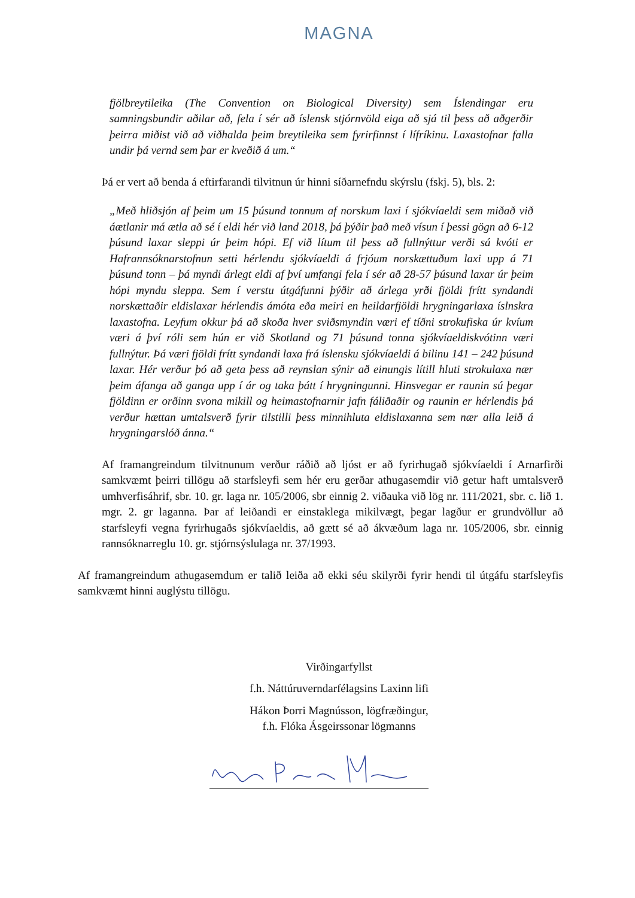MAGNA
fjölbreytileika (The Convention on Biological Diversity) sem Íslendingar eru samningsbundir aðilar að, fela í sér að íslensk stjórnvöld eiga að sjá til þess að aðgerðir þeirra miðist við að viðhalda þeim breytileika sem fyrirfinnst í lífríkinu. Laxastofnar falla undir þá vernd sem þar er kveðið á um.“
Þá er vert að benda á eftirfarandi tilvitnun úr hinni síðarnefndu skýrslu (fskj. 5), bls. 2:
„Með hliðsjón af þeim um 15 þúsund tonnum af norskum laxi í sjókvíaeldi sem miðað við áætlanir má ætla að sé í eldi hér við land 2018, þá þýðir það með vísun í þessi gögn að 6-12 þúsund laxar sleppi úr þeim hópi. Ef við lítum til þess að fullnýttur verði sá kvóti er Hafrannsóknarstofnun setti hérlendu sjókvíaeldi á frjóum norskættuðum laxi upp á 71 þúsund tonn – þá myndi árlegt eldi af því umfangi fela í sér að 28-57 þúsund laxar úr þeim hópi myndu sleppa. Sem í verstu útgáfunni þýðir að árlega yrði fjöldi frítt syndandi norskættaðir eldislaxar hérlendis ámóta eða meiri en heildarfjöldi hrygningarlaxa íslnskra laxastofna. Leyfum okkur þá að skoða hver sviðsmyndin væri ef tíðni strokufiska úr kvíum væri á því róli sem hún er við Skotland og 71 þúsund tonna sjókvíaeldiskvótinn væri fullnýtur. Þá væri fjöldi frítt syndandi laxa frá íslensku sjókvíaeldi á bilinu 141 – 242 þúsund laxar. Hér verður þó að geta þess að reynslan sýnir að einungis lítill hluti strokulaxa nær þeim áfanga að ganga upp í ár og taka þátt í hrygningunni. Hinsvegar er raunin sú þegar fjöldinn er orðinn svona mikill og heimastofnarnir jafn fáliðaðir og raunin er hérlendis þá verður hættan umtalsverð fyrir tilstilli þess minnihluta eldislaxanna sem nær alla leið á hrygningarslóð ánna.“
Af framangreindum tilvitnunum verður ráðið að ljóst er að fyrirhugað sjókvíaeldi í Arnarfirði samkvæmt þeirri tillögu að starfsleyfi sem hér eru gerðar athugasemdir við getur haft umtalsverð umhverfisáhrif, sbr. 10. gr. laga nr. 105/2006, sbr einnig 2. viðauka við lög nr. 111/2021, sbr. c. lið 1. mgr. 2. gr laganna. Þar af leiðandi er einstaklega mikilvægt, þegar lagður er grundvöllur að starfsleyfi vegna fyrirhugaðs sjókvíaeldis, að gætt sé að ákvæðum laga nr. 105/2006, sbr. einnig rannsóknarreglu 10. gr. stjórnsýslulaga nr. 37/1993.
Af framangreindum athugasemdum er talið leiða að ekki séu skilyrði fyrir hendi til útgáfu starfsleyfis samkvæmt hinni auglýstu tillögu.
Virðingarfyllst
f.h. Náttúruverndarfélagsins Laxinn lifi
Hákon Þorri Magnússon, lögfræðingur,
f.h. Flóka Ásgeirssonar lögmanns